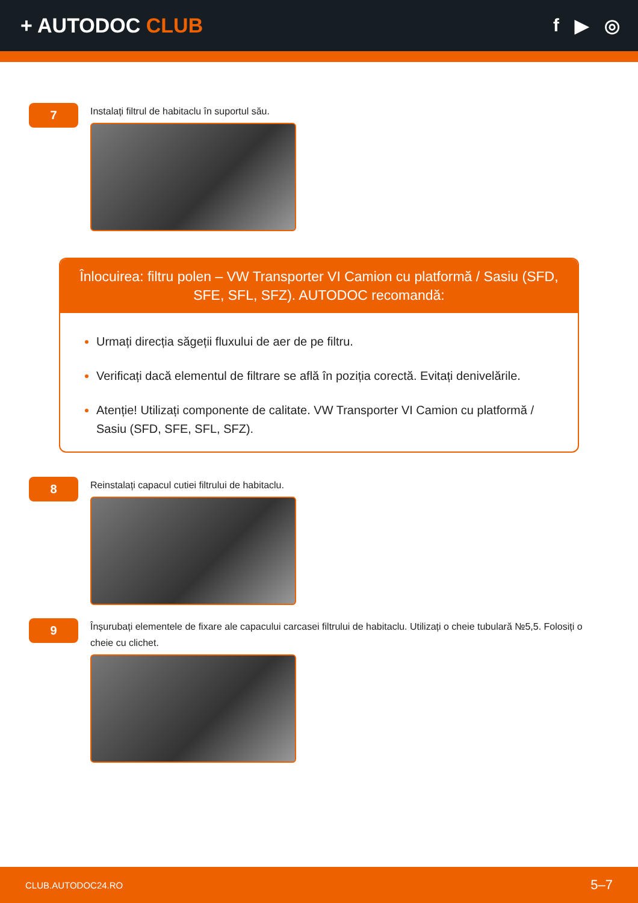+ AUTODOC CLUB f ▶ ◎
7
Instalați filtrul de habitaclu în suportul său.
Înlocuirea: filtru polen – VW Transporter VI Camion cu platformă / Sasiu (SFD, SFE, SFL, SFZ). AUTODOC recomandă:
Urmați direcția săgeții fluxului de aer de pe filtru.
Verificați dacă elementul de filtrare se află în poziția corectă. Evitați denivelările.
Atenție! Utilizați componente de calitate. VW Transporter VI Camion cu platformă / Sasiu (SFD, SFE, SFL, SFZ).
8
Reinstalați capacul cutiei filtrului de habitaclu.
9
Înșurubați elementele de fixare ale capacului carcasei filtrului de habitaclu. Utilizați o cheie tubulară №5,5. Folosiți o cheie cu clichet.
CLUB.AUTODOC24.RO 5–7